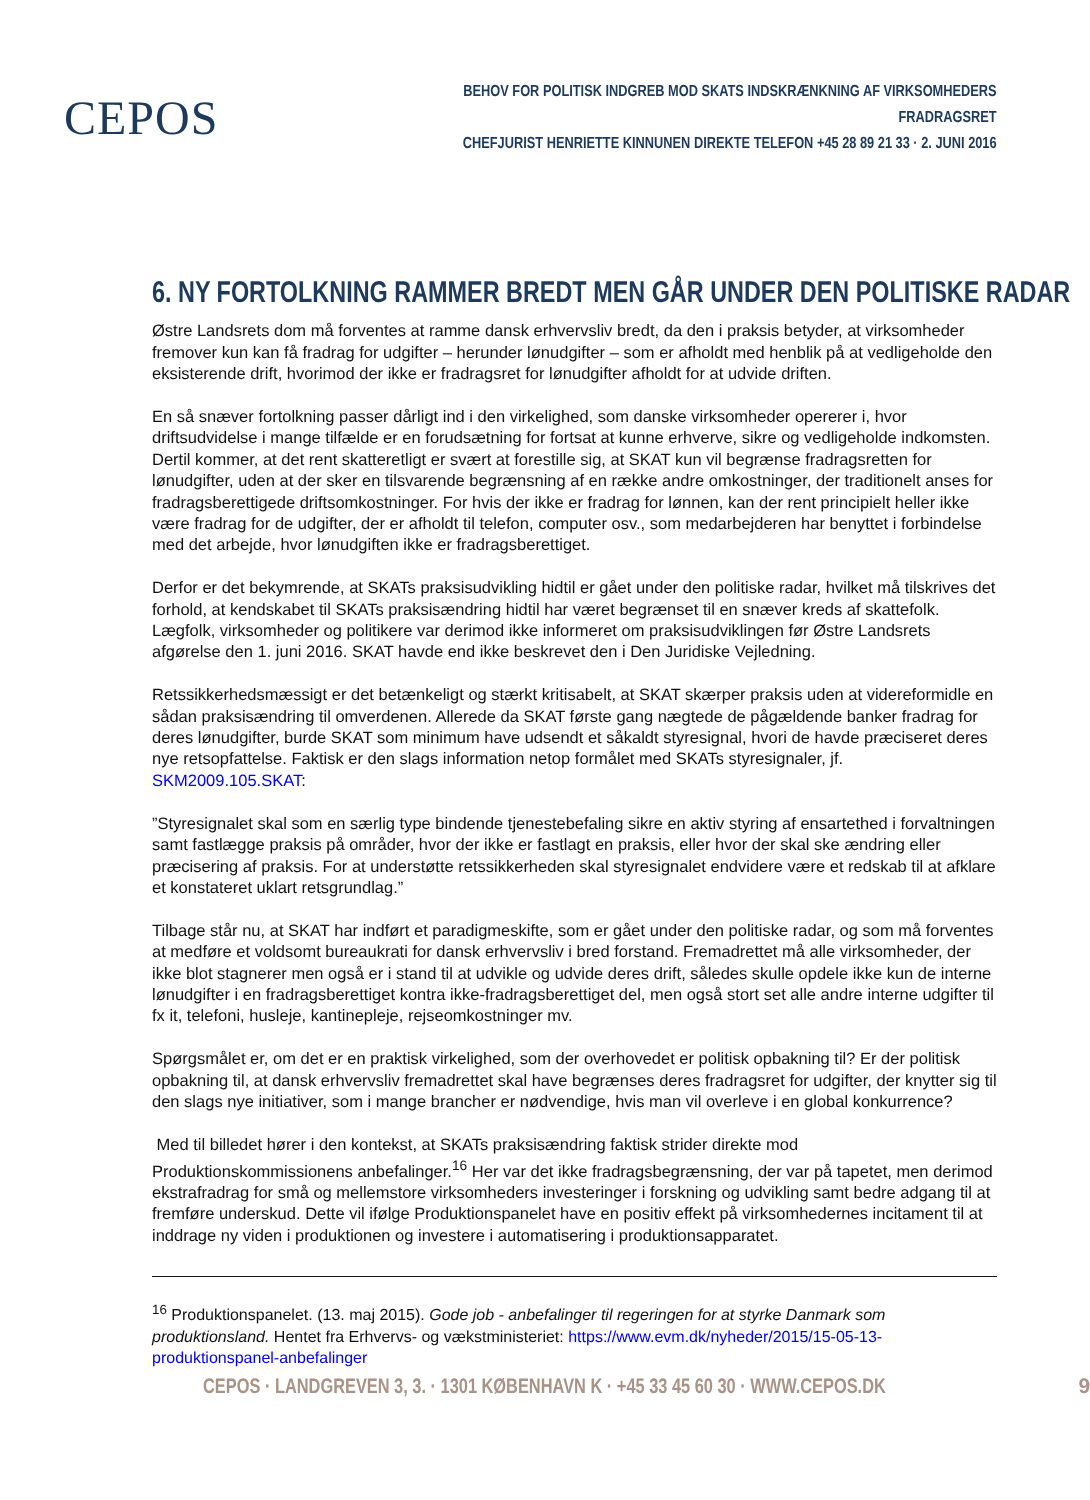CEPOS
BEHOV FOR POLITISK INDGREB MOD SKATS INDSKRÆNKNING AF VIRKSOMHEDERS FRADRAGSRET
CHEFJURIST HENRIETTE KINNUNEN DIREKTE TELEFON +45 28 89 21 33 · 2. JUNI 2016
6. NY FORTOLKNING RAMMER BREDT MEN GÅR UNDER DEN POLITISKE RADAR
Østre Landsrets dom må forventes at ramme dansk erhvervsliv bredt, da den i praksis betyder, at virksomheder fremover kun kan få fradrag for udgifter – herunder lønudgifter – som er afholdt med henblik på at vedligeholde den eksisterende drift, hvorimod der ikke er fradragsret for lønudgifter afholdt for at udvide driften.
En så snæver fortolkning passer dårligt ind i den virkelighed, som danske virksomheder opererer i, hvor driftsudvidelse i mange tilfælde er en forudsætning for fortsat at kunne erhverve, sikre og vedligeholde indkomsten. Dertil kommer, at det rent skatteretligt er svært at forestille sig, at SKAT kun vil begrænse fradragsretten for lønudgifter, uden at der sker en tilsvarende begrænsning af en række andre omkostninger, der traditionelt anses for fradragsberettigede driftsomkostninger. For hvis der ikke er fradrag for lønnen, kan der rent principielt heller ikke være fradrag for de udgifter, der er afholdt til telefon, computer osv., som medarbejderen har benyttet i forbindelse med det arbejde, hvor lønudgiften ikke er fradragsberettiget.
Derfor er det bekymrende, at SKATs praksisudvikling hidtil er gået under den politiske radar, hvilket må tilskrives det forhold, at kendskabet til SKATs praksisændring hidtil har været begrænset til en snæver kreds af skattefolk. Lægfolk, virksomheder og politikere var derimod ikke informeret om praksisudviklingen før Østre Landsrets afgørelse den 1. juni 2016. SKAT havde end ikke beskrevet den i Den Juridiske Vejledning.
Retssikkerhedsmæssigt er det betænkeligt og stærkt kritisabelt, at SKAT skærper praksis uden at videreformidle en sådan praksisændring til omverdenen. Allerede da SKAT første gang nægtede de pågældende banker fradrag for deres lønudgifter, burde SKAT som minimum have udsendt et såkaldt styresignal, hvori de havde præciseret deres nye retsopfattelse. Faktisk er den slags information netop formålet med SKATs styresignaler, jf. SKM2009.105.SKAT:
”Styresignalet skal som en særlig type bindende tjenestebefaling sikre en aktiv styring af ensartethed i forvaltningen samt fastlægge praksis på områder, hvor der ikke er fastlagt en praksis, eller hvor der skal ske ændring eller præcisering af praksis. For at understøtte retssikkerheden skal styresignalet endvidere være et redskab til at afklare et konstateret uklart retsgrundlag.”
Tilbage står nu, at SKAT har indført et paradigmeskifte, som er gået under den politiske radar, og som må forventes at medføre et voldsomt bureaukrati for dansk erhvervsliv i bred forstand. Fremadrettet må alle virksomheder, der ikke blot stagnerer men også er i stand til at udvikle og udvide deres drift, således skulle opdele ikke kun de interne lønudgifter i en fradragsberettiget kontra ikke-fradragsberettiget del, men også stort set alle andre interne udgifter til fx it, telefoni, husleje, kantinepleje, rejseomkostninger mv.
Spørgsmålet er, om det er en praktisk virkelighed, som der overhovedet er politisk opbakning til? Er der politisk opbakning til, at dansk erhvervsliv fremadrettet skal have begrænses deres fradragsret for udgifter, der knytter sig til den slags nye initiativer, som i mange brancher er nødvendige, hvis man vil overleve i en global konkurrence?
Med til billedet hører i den kontekst, at SKATs praksisændring faktisk strider direkte mod Produktionskommissionens anbefalinger.<sup>16</sup> Her var det ikke fradragsbegrænsning, der var på tapetet, men derimod ekstrafradrag for små og mellemstore virksomheders investeringer i forskning og udvikling samt bedre adgang til at fremføre underskud. Dette vil ifølge Produktionspanelet have en positiv effekt på virksomhedernes incitament til at inddrage ny viden i produktionen og investere i automatisering i produktionsapparatet.
<sup>16</sup> Produktionspanelet. (13. maj 2015). Gode job - anbefalinger til regeringen for at styrke Danmark som produktionsland. Hentet fra Erhvervs- og vækstministeriet: https://www.evm.dk/nyheder/2015/15-05-13-produktionspanel-anbefalinger
CEPOS · LANDGREVEN 3, 3. · 1301 KØBENHAVN K · +45 33 45 60 30 · WWW.CEPOS.DK 9